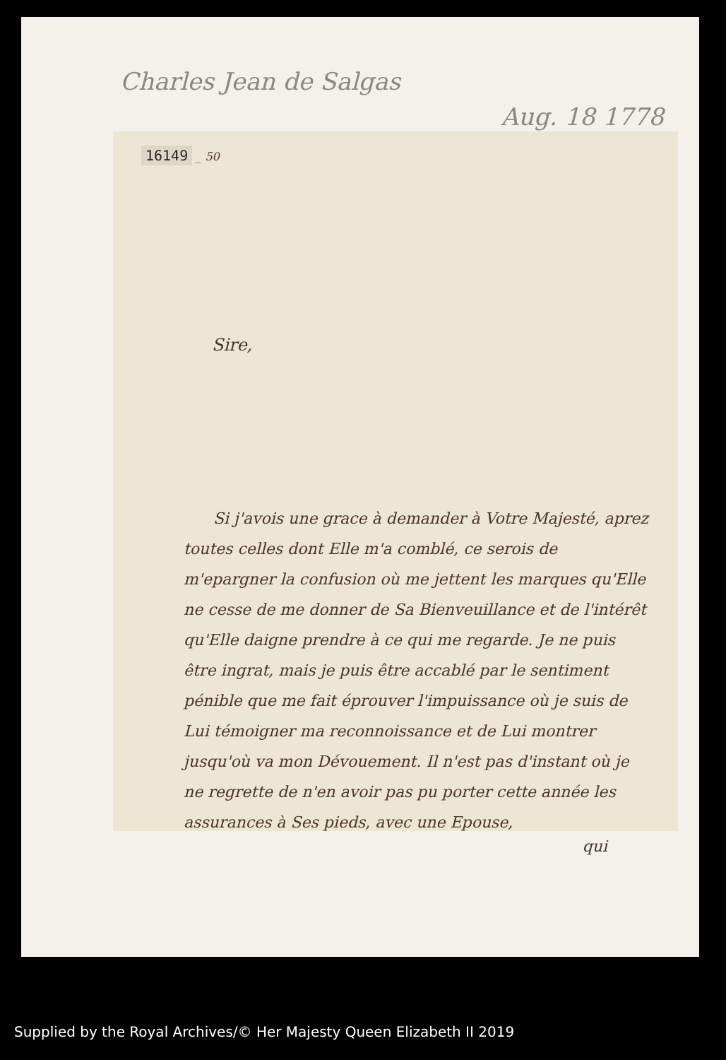Charles Jean de Salgas
Aug. 18 1778
16149 _ 50
Sire,
Si j'avois une grace à demander à Votre Majesté, aprez toutes celles dont Elle m'a comblé, ce serois de m'epargner la confusion où me jettent les marques qu'Elle ne cesse de me donner de Sa Bienveuillance et de l'intérêt qu'Elle daigne prendre à ce qui me regarde. Je ne puis être ingrat, mais je puis être accablé par le sentiment pénible que me fait éprouver l'impuissance où je suis de Lui témoigner ma reconnoissance et de Lui montrer jusqu'où va mon Dévouement. Il n'est pas d'instant où je ne regrette de n'en avoir pas pu porter cette année les assurances à Ses pieds, avec une Epouse,
qui
Supplied by the Royal Archives/© Her Majesty Queen Elizabeth II 2019